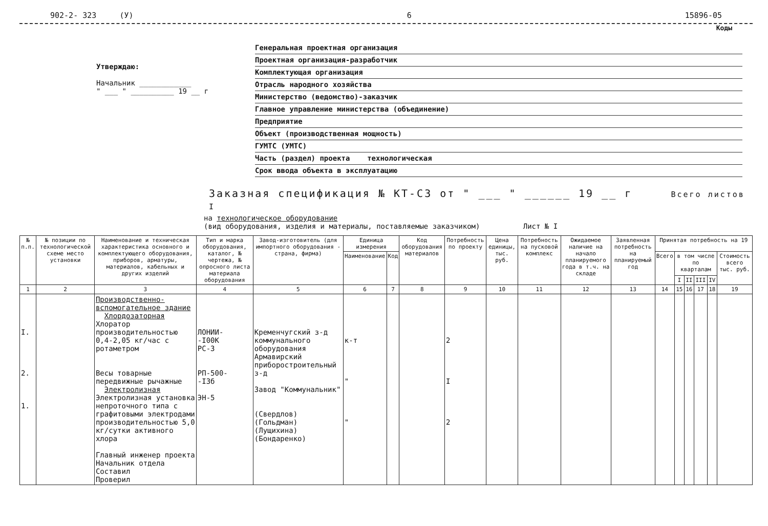902-2- 323 (У) 6 15896-05
Коды
Утверждаю:
Начальник ____________
" ___ " __________ 19 __ г
Генеральная проектная организация
Проектная организация-разработчик
Комплектующая организация
Отрасль народного хозяйства
Министерство (ведомство)-заказчик
Главное управление министерства (объединение)
Предприятие
Объект (производственная мощность)
ГУМТС (УМТС)
Часть (раздел) проекта технологическая
Срок ввода объекта в эксплуатацию
Заказная спецификация № КТ-СЗ от " ___ " ______ 19 __ г Всего листов I
на технологическое оборудование
(вид оборудования, изделия и материалы, поставляемые заказчиком) Лист № I
| № п.п. | № позиции по технологической схеме место установки | Наименование и техническая характеристика основного и комплектующего оборудования, приборов, арматуры, материалов, кабельных и других изделий | Тип и марка оборудования, каталог, № чертежа, № опросного листа материала оборудования | Завод-изготовитель (для импортного оборудования - страна, фирма) | Единица измерения | | Код оборудования материалов | Потребность по проекту | Цена единицы, тыс. руб. | Потребность на пусковой комплекс | Ожидаемое наличие на начало планируемого года в т.ч. на складе | Заявленная потребность на планируемый год | Принятая потребность на 19 | | | | | |
| --- | --- | --- | --- | --- | --- | --- | --- | --- | --- | --- | --- | --- | --- | --- | --- | --- | --- | --- |
| | | | | | Наименование | Код | | | | | | | Всего | в том числе по кварталам | | | | Стоимость всего тыс. руб. |
| | | | | | | | | | | | | | | I | II | III | IV | |
| 1 | 2 | 3 | 4 | 5 | 6 | 7 | 8 | 9 | 10 | 11 | 12 | 13 | 14 | 15 | 16 | 17 | 18 | 19 |
| I. 2. 1. | | Производственно-вспомогательное здание Хлордозаторная Хлоратор производительностью 0,4-2,05 кг/час с ротаметром Весы товарные передвижные рычажные Электролизная Электролизная установка непроточного типа с графитовыми электродами производительностью 5,0 кг/сутки активного хлора Главный инженер проекта Начальник отдела Составил Проверил | ЛОНИИ- -I00К РС-3 РП-500- -I3б ЭН-5 | Кременчугский з-д коммунального оборудования Армавирский приборостроительный з-д Завод "Коммунальник" (Свердлов) (Гольдман) (Лущихина) (Бондаренко) | к-т " " | | | 2 I 2 | | | | | | | | | | |